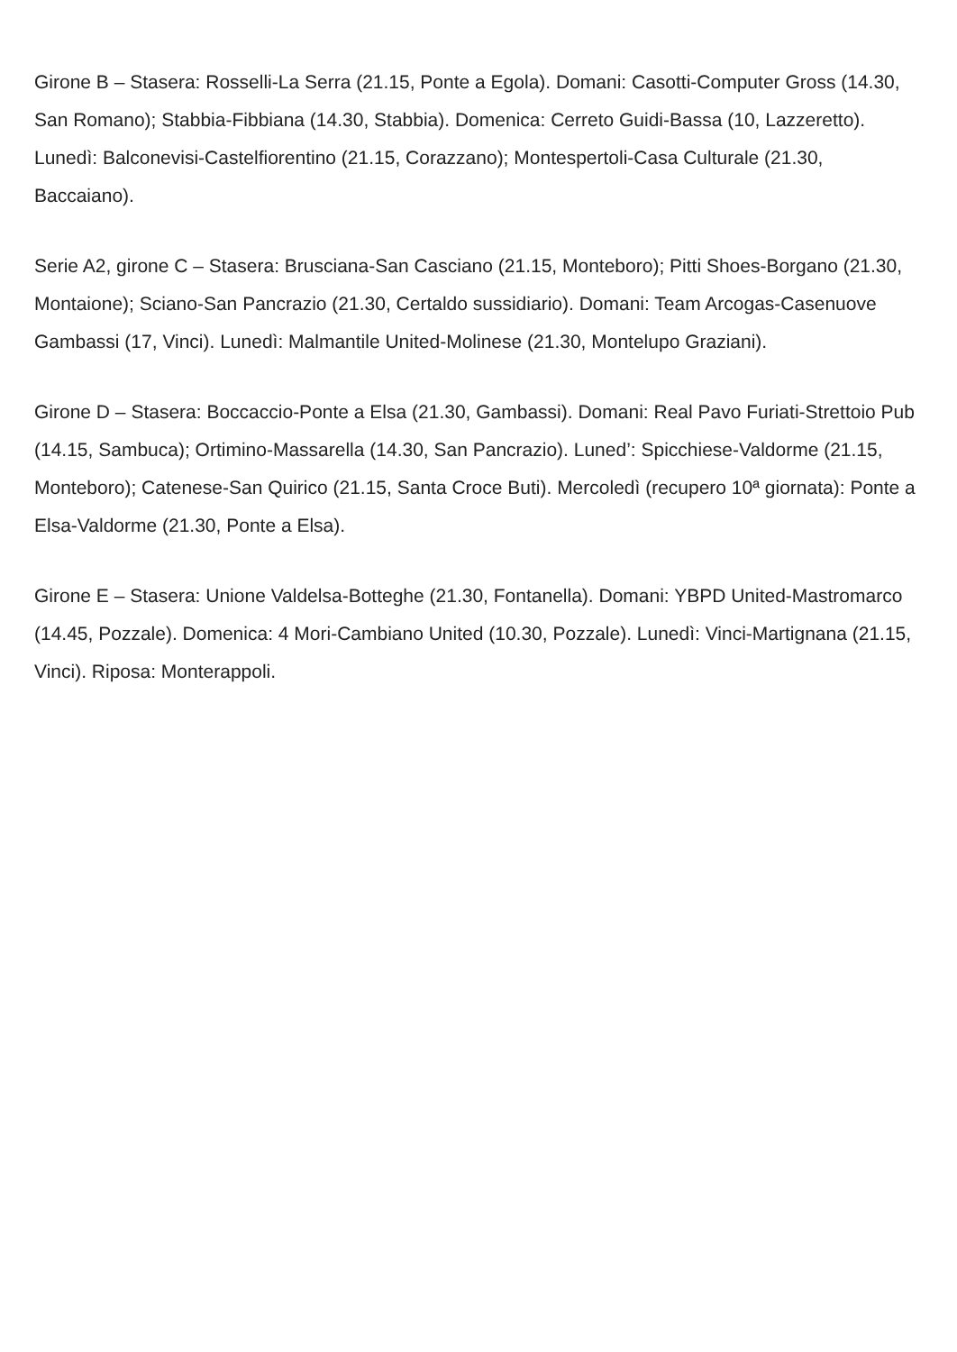Girone B – Stasera: Rosselli-La Serra (21.15, Ponte a Egola). Domani: Casotti-Computer Gross (14.30, San Romano); Stabbia-Fibbiana (14.30, Stabbia). Domenica: Cerreto Guidi-Bassa (10, Lazzeretto). Lunedì: Balconevisi-Castelfiorentino (21.15, Corazzano); Montespertoli-Casa Culturale (21.30, Baccaiano).
Serie A2, girone C – Stasera: Brusciana-San Casciano (21.15, Monteboro); Pitti Shoes-Borgano (21.30, Montaione); Sciano-San Pancrazio (21.30, Certaldo sussidiario). Domani: Team Arcogas-Casenuove Gambassi (17, Vinci). Lunedì: Malmantile United-Molinese (21.30, Montelupo Graziani).
Girone D – Stasera: Boccaccio-Ponte a Elsa (21.30, Gambassi). Domani: Real Pavo Furiati-Strettoio Pub (14.15, Sambuca); Ortimino-Massarella (14.30, San Pancrazio). Luned’: Spicchiese-Valdorme (21.15, Monteboro); Catenese-San Quirico (21.15, Santa Croce Buti). Mercoledì (recupero 10ª giornata): Ponte a Elsa-Valdorme (21.30, Ponte a Elsa).
Girone E – Stasera: Unione Valdelsa-Botteghe (21.30, Fontanella). Domani: YBPD United-Mastromarco (14.45, Pozzale). Domenica: 4 Mori-Cambiano United (10.30, Pozzale). Lunedì: Vinci-Martignana (21.15, Vinci). Riposa: Monterappoli.